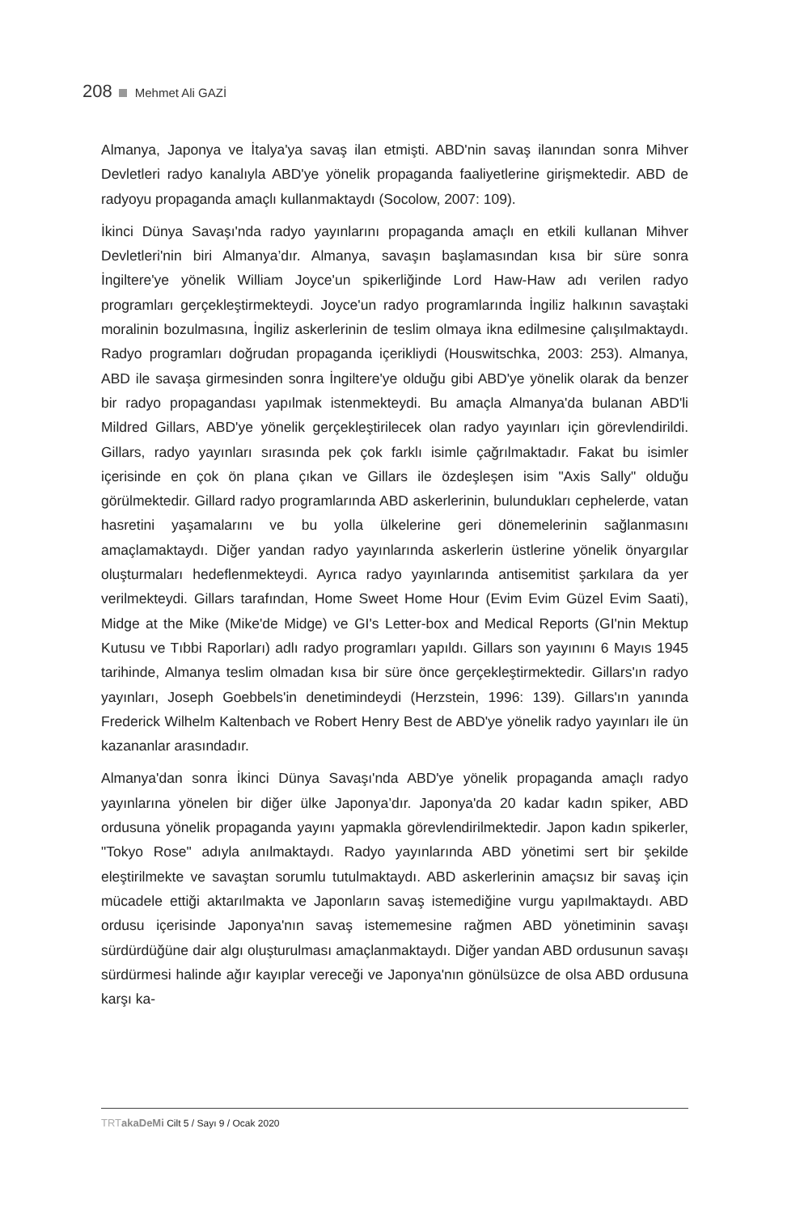208 Mehmet Ali GAZİ
Almanya, Japonya ve İtalya'ya savaş ilan etmişti. ABD'nin savaş ilanından sonra Mihver Devletleri radyo kanalıyla ABD'ye yönelik propaganda faaliyetlerine girişmektedir. ABD de radyoyu propaganda amaçlı kullanmaktaydı (Socolow, 2007: 109).
İkinci Dünya Savaşı'nda radyo yayınlarını propaganda amaçlı en etkili kullanan Mihver Devletleri'nin biri Almanya’dır. Almanya, savaşın başlamasından kısa bir süre sonra İngiltere'ye yönelik William Joyce'un spikerliğinde Lord Haw-Haw adı verilen radyo programları gerçekleştirmekteydi. Joyce'un radyo programlarında İngiliz halkının savaştaki moralinin bozulmasına, İngiliz askerlerinin de teslim olmaya ikna edilmesine çalışılmaktaydı. Radyo programları doğrudan propaganda içerikliydi (Houswitschka, 2003: 253). Almanya, ABD ile savaşa girmesinden sonra İngiltere'ye olduğu gibi ABD'ye yönelik olarak da benzer bir radyo propagandası yapılmak istenmekteydi. Bu amaçla Almanya'da bulanan ABD'li Mildred Gillars, ABD'ye yönelik gerçekleştirilecek olan radyo yayınları için görevlendirildi. Gillars, radyo yayınları sırasında pek çok farklı isimle çağrılmaktadır. Fakat bu isimler içerisinde en çok ön plana çıkan ve Gillars ile özdeşleşen isim "Axis Sally" olduğu görülmektedir. Gillard radyo programlarında ABD askerlerinin, bulundukları cephelerde, vatan hasretini yaşamalarını ve bu yolla ülkelerine geri dönemelerinin sağlanmasını amaçlamaktaydı. Diğer yandan radyo yayınlarında askerlerin üstlerine yönelik önyargılar oluşturmaları hedeflenmekteydi. Ayrıca radyo yayınlarında antisemitist şarkılara da yer verilmekteydi. Gillars tarafından, Home Sweet Home Hour (Evim Evim Güzel Evim Saati), Midge at the Mike (Mike'de Midge) ve GI's Letter-box and Medical Reports (GI'nin Mektup Kutusu ve Tıbbi Raporları) adlı radyo programları yapıldı. Gillars son yayınını 6 Mayıs 1945 tarihinde, Almanya teslim olmadan kısa bir süre önce gerçekleştirmektedir. Gillars'ın radyo yayınları, Joseph Goebbels'in denetimindeydi (Herzstein, 1996: 139). Gillars'ın yanında Frederick Wilhelm Kaltenbach ve Robert Henry Best de ABD'ye yönelik radyo yayınları ile ün kazananlar arasındadır.
Almanya'dan sonra İkinci Dünya Savaşı'nda ABD'ye yönelik propaganda amaçlı radyo yayınlarına yönelen bir diğer ülke Japonya’dır. Japonya'da 20 kadar kadın spiker, ABD ordusuna yönelik propaganda yayını yapmakla görevlendirilmektedir. Japon kadın spikerler, "Tokyo Rose" adıyla anılmaktaydı. Radyo yayınlarında ABD yönetimi sert bir şekilde eleştirilmekte ve savaştan sorumlu tutulmaktaydı. ABD askerlerinin amaçsız bir savaş için mücadele ettiği aktarılmakta ve Japonların savaş istemediğine vurgu yapılmaktaydı. ABD ordusu içerisinde Japonya'nın savaş istememesine rağmen ABD yönetiminin savaşı sürdürdüğüne dair algı oluşturulması amaçlanmaktaydı. Diğer yandan ABD ordusunun savaşı sürdürmesi halinde ağır kayıplar vereceği ve Japonya'nın gönülsüzce de olsa ABD ordusuna karşı ka-
TRTakaDeMi Cilt 5 / Sayı 9 / Ocak 2020